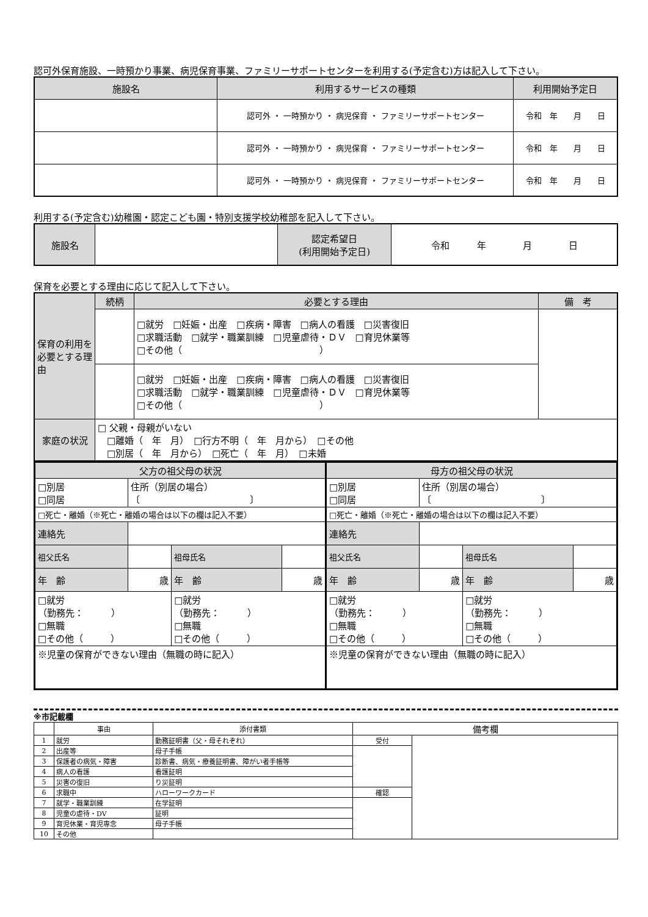認可外保育施設、一時預かり事業、病児保育事業、ファミリーサポートセンターを利用する(予定含む)方は記入して下さい。
| 施設名 | 利用するサービスの種類 | 利用開始予定日 |
| --- | --- | --- |
| | 認可外 ・ 一時預かり ・ 病児保育 ・ ファミリーサポートセンター | 令和 年 月 日 |
| | 認可外 ・ 一時預かり ・ 病児保育 ・ ファミリーサポートセンター | 令和 年 月 日 |
| | 認可外 ・ 一時預かり ・ 病児保育 ・ ファミリーサポートセンター | 令和 年 月 日 |
利用する(予定含む)幼稚園・認定こども園・特別支援学校幼稚部を記入して下さい。
| 施設名 | | 認定希望日 (利用開始予定日) | 令和 年 月 日 |
保育を必要とする理由に応じて記入して下さい。
| 保育の利用を必要とする理由 | 続柄 | 必要とする理由 | 備 考 |
| | | □就労 □妊娠・出産 □疾病・障害 □病人の看護 □災害復旧 □求職活動 □就学・職業訓練 □児童虐待・ＤＶ □育児休業等 □その他（ ） | |
| | | □就労 □妊娠・出産 □疾病・障害 □病人の看護 □災害復旧 □求職活動 □就学・職業訓練 □児童虐待・ＤＶ □育児休業等 □その他（ ） | |
| 家庭の状況 | □ 父親・母親がいない □離婚（ 年 月） □行方不明（ 年 月から） □その他 □別居（ 年 月から） □死亡（ 年 月） □未婚 | | |
| / 父方の祖父母の状況 / / / / / □別居 □同居 / 住所（別居の場合） 〔 〕 / / / / □死亡・離婚（※死亡・離婚の場合は以下の欄は記入不要） / / / / / 連絡先 / / / / / 祖父氏名 / / 祖母氏名 / / / 年 齢 / 歳 / 年 齢 / 歳 / / □就労 （勤務先： ） □無職 □その他（ ） / / □就労 （勤務先： ） □無職 □その他（ ） / / / ※児童の保育ができない理由（無職の時に記入） / / / / | / 母方の祖父母の状況 / / / / / □別居 □同居 / 住所（別居の場合） 〔 〕 / / / / □死亡・離婚（※死亡・離婚の場合は以下の欄は記入不要） / / / / / 連絡先 / / / / / 祖父氏名 / / 祖母氏名 / / / 年 齢 / 歳 / 年 齢 / 歳 / / □就労 （勤務先： ） □無職 □その他（ ） / / □就労 （勤務先： ） □無職 □その他（ ） / / / ※児童の保育ができない理由（無職の時に記入） / / / / |
※市記載欄
| | 事由 | 添付書類 | 備考欄 | |
| 1 | 就労 | 勤務証明書（父・母それぞれ） | 受付 | |
| 2 | 出産等 | 母子手帳 | | |
| 3 | 保護者の病気・障害 | 診断書、病気・療養証明書、障がい者手帳等 | | |
| 4 | 病人の看護 | 看護証明 | | |
| 5 | 災害の復旧 | り災証明 | | |
| 6 | 求職中 | ハローワークカード | 確認 | |
| 7 | 就学・職業訓練 | 在学証明 | | |
| 8 | 児童の虐待・DV | 証明 | | |
| 9 | 育児休業・育児専念 | 母子手帳 | | |
| 10 | その他 | | | |